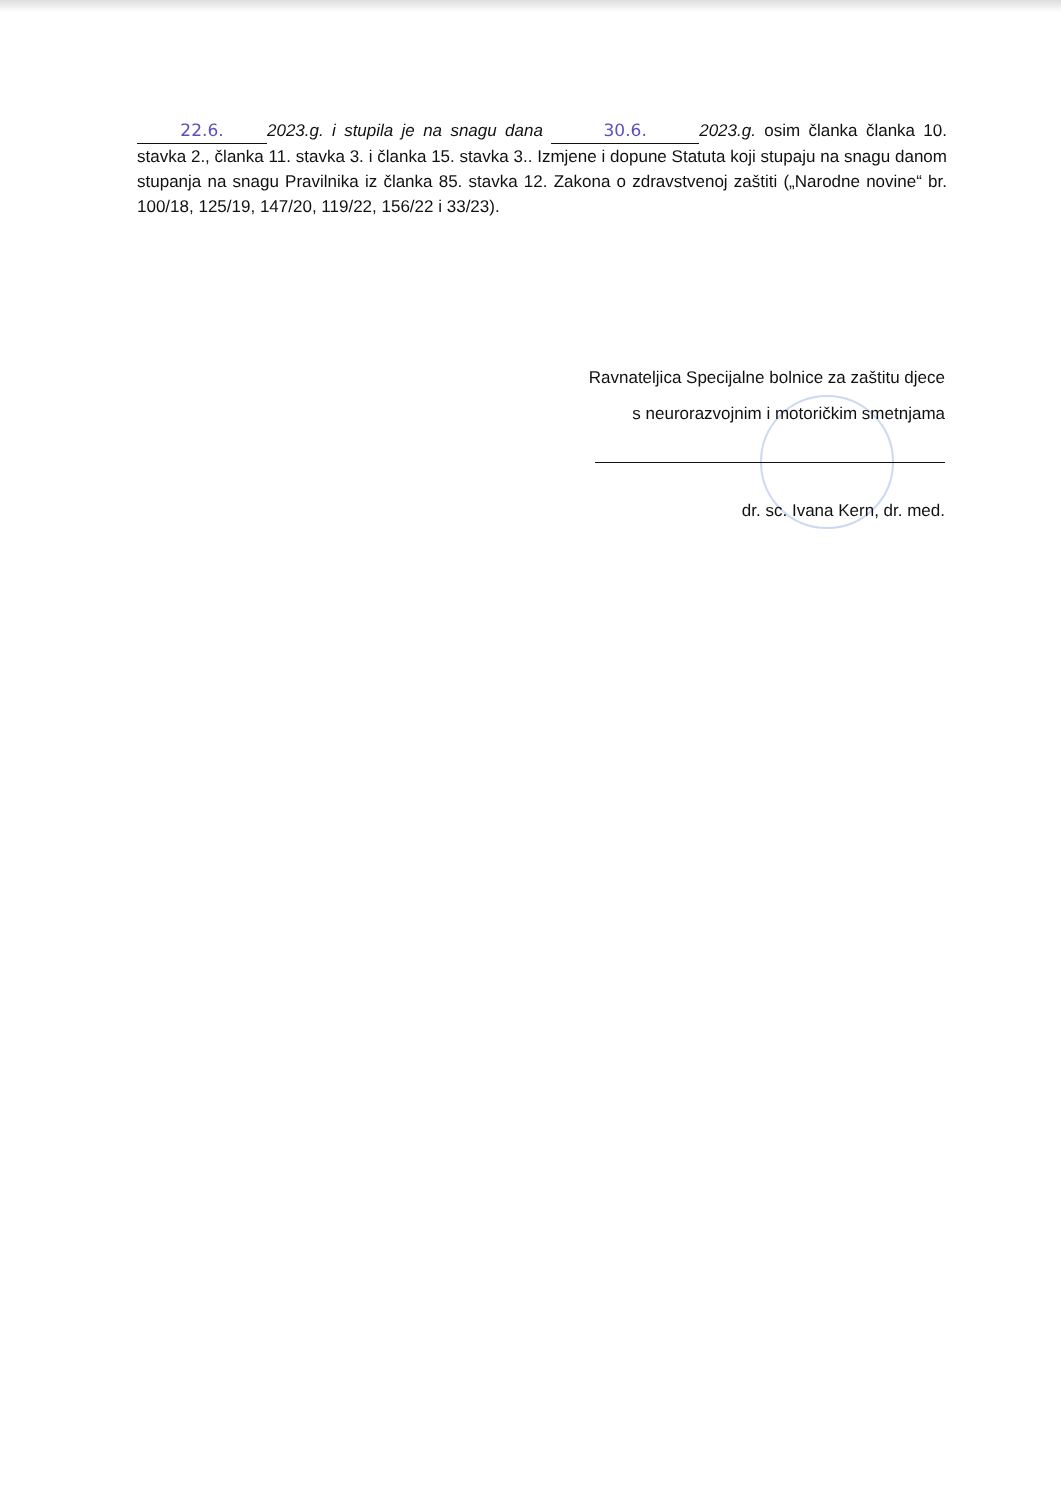22.6. 2023.g. i stupila je na snagu dana 30.6. 2023.g. osim članka članka 10. stavka 2., članka 11. stavka 3. i članka 15. stavka 3.. Izmjene i dopune Statuta koji stupaju na snagu danom stupanja na snagu Pravilnika iz članka 85. stavka 12. Zakona o zdravstvenoj zaštiti („Narodne novine“ br. 100/18, 125/19, 147/20, 119/22, 156/22 i 33/23).
Ravnateljica Specijalne bolnice za zaštitu djece
s neurorazvojnim i motoričkim smetnjama
dr. sc. Ivana Kern, dr. med.